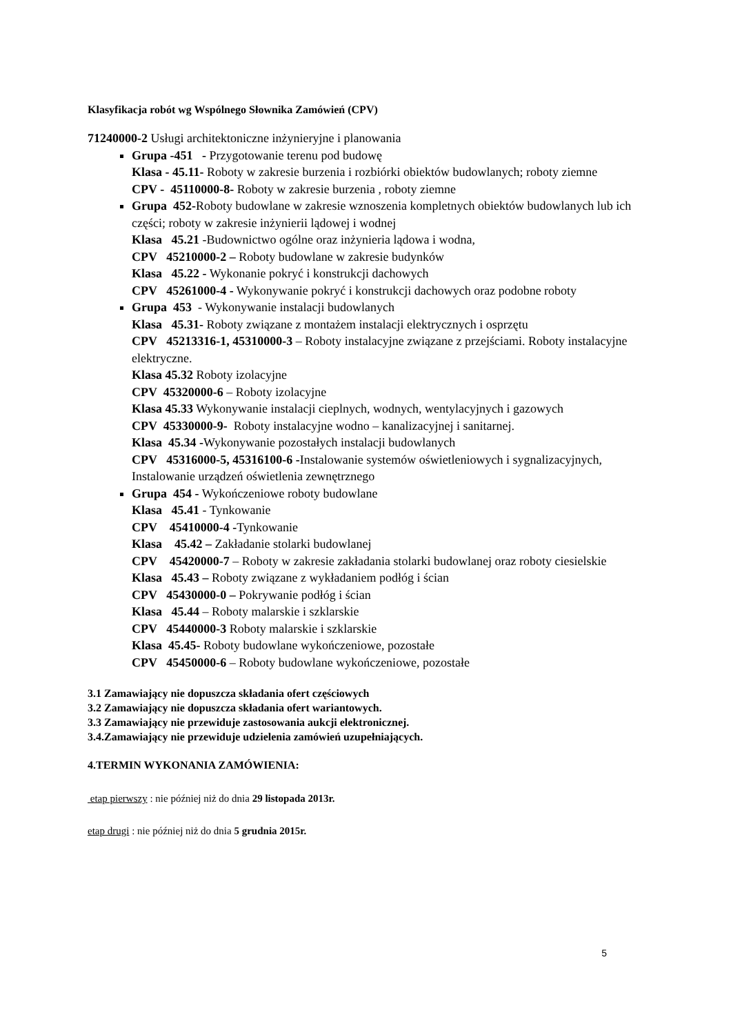Klasyfikacja robót wg Wspólnego Słownika Zamówień (CPV)
71240000-2 Usługi architektoniczne inżynieryjne i planowania
Grupa -451 - Przygotowanie terenu pod budowę
Klasa - 45.11- Roboty w zakresie burzenia i rozbiórki obiektów budowlanych; roboty ziemne
CPV - 45110000-8- Roboty w zakresie burzenia , roboty ziemne
Grupa 452-Roboty budowlane w zakresie wznoszenia kompletnych obiektów budowlanych lub ich części; roboty w zakresie inżynierii lądowej i wodnej
Klasa 45.21 -Budownictwo ogólne oraz inżynieria lądowa i wodna,
CPV 45210000-2 – Roboty budowlane w zakresie budynków
Klasa 45.22 - Wykonanie pokryć i konstrukcji dachowych
CPV 45261000-4 - Wykonywanie pokryć i konstrukcji dachowych oraz podobne roboty
Grupa 453 - Wykonywanie instalacji budowlanych
Klasa 45.31- Roboty związane z montażem instalacji elektrycznych i osprzętu
CPV 45213316-1, 45310000-3 – Roboty instalacyjne związane z przejściami. Roboty instalacyjne elektryczne.
Klasa 45.32 Roboty izolacyjne
CPV 45320000-6 – Roboty izolacyjne
Klasa 45.33 Wykonywanie instalacji cieplnych, wodnych, wentylacyjnych i gazowych
CPV 45330000-9- Roboty instalacyjne wodno – kanalizacyjnej i sanitarnej.
Klasa 45.34 -Wykonywanie pozostałych instalacji budowlanych
CPV 45316000-5, 45316100-6 -Instalowanie systemów oświetleniowych i sygnalizacyjnych, Instalowanie urządzeń oświetlenia zewnętrznego
Grupa 454 - Wykończeniowe roboty budowlane
Klasa 45.41 - Tynkowanie
CPV 45410000-4 -Tynkowanie
Klasa 45.42 – Zakładanie stolarki budowlanej
CPV 45420000-7 – Roboty w zakresie zakładania stolarki budowlanej oraz roboty ciesielskie
Klasa 45.43 – Roboty związane z wykładaniem podłóg i ścian
CPV 45430000-0 – Pokrywanie podłóg i ścian
Klasa 45.44 – Roboty malarskie i szklarskie
CPV 45440000-3 Roboty malarskie i szklarskie
Klasa 45.45- Roboty budowlane wykończeniowe, pozostałe
CPV 45450000-6 – Roboty budowlane wykończeniowe, pozostałe
3.1 Zamawiający nie dopuszcza składania ofert częściowych
3.2 Zamawiający nie dopuszcza składania ofert wariantowych.
3.3 Zamawiający nie przewiduje zastosowania aukcji elektronicznej.
3.4.Zamawiający nie przewiduje udzielenia zamówień uzupełniających.
4.TERMIN WYKONANIA ZAMÓWIENIA:
etap pierwszy : nie później niż do dnia 29 listopada 2013r.
etap drugi : nie później niż do dnia 5 grudnia 2015r.
5